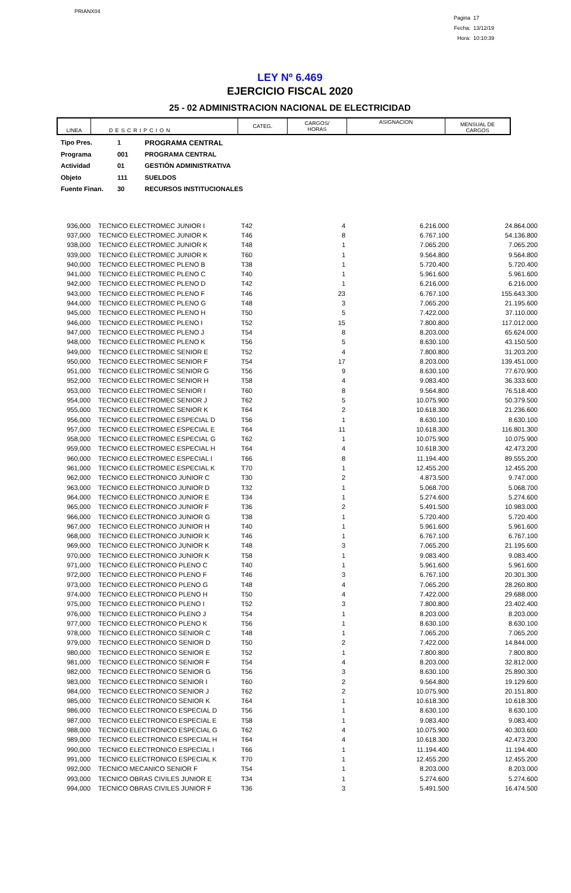PRIANX04
Pagina 17
Fecha: 13/12/19
Hora: 10:10:39
LEY Nº 6.469
EJERCICIO FISCAL 2020
25 - 02 ADMINISTRACION NACIONAL DE ELECTRICIDAD
| LINEA | DESCRIPCION | CATEG. | CARGOS/ HORAS | ASIGNACION | MENSUAL DE CARGOS |
| --- | --- | --- | --- | --- | --- |
Tipo Pres. 1 PROGRAMA CENTRAL
Programa 001 PROGRAMA CENTRAL
Actividad 01 GESTIÓN ADMINISTRATIVA
Objeto 111 SUELDOS
Fuente Finan. 30 RECURSOS INSTITUCIONALES
| 936,000 | TECNICO ELECTROMEC JUNIOR I | T42 | 4 | 6.216.000 | 24.864.000 |
| 937,000 | TECNICO ELECTROMEC JUNIOR K | T46 | 8 | 6.767.100 | 54.136.800 |
| 938,000 | TECNICO ELECTROMEC JUNIOR K | T48 | 1 | 7.065.200 | 7.065.200 |
| 939,000 | TECNICO ELECTROMEC JUNIOR K | T60 | 1 | 9.564.800 | 9.564.800 |
| 940,000 | TECNICO ELECTROMEC PLENO B | T38 | 1 | 5.720.400 | 5.720.400 |
| 941,000 | TECNICO ELECTROMEC PLENO C | T40 | 1 | 5.961.600 | 5.961.600 |
| 942,000 | TECNICO ELECTROMEC PLENO D | T42 | 1 | 6.216.000 | 6.216.000 |
| 943,000 | TECNICO ELECTROMEC PLENO F | T46 | 23 | 6.767.100 | 155.643.300 |
| 944,000 | TECNICO ELECTROMEC PLENO G | T48 | 3 | 7.065.200 | 21.195.600 |
| 945,000 | TECNICO ELECTROMEC PLENO H | T50 | 5 | 7.422.000 | 37.110.000 |
| 946,000 | TECNICO ELECTROMEC PLENO I | T52 | 15 | 7.800.800 | 117.012.000 |
| 947,000 | TECNICO ELECTROMEC PLENO J | T54 | 8 | 8.203.000 | 65.624.000 |
| 948,000 | TECNICO ELECTROMEC PLENO K | T56 | 5 | 8.630.100 | 43.150.500 |
| 949,000 | TECNICO ELECTROMEC SENIOR E | T52 | 4 | 7.800.800 | 31.203.200 |
| 950,000 | TECNICO ELECTROMEC SENIOR F | T54 | 17 | 8.203.000 | 139.451.000 |
| 951,000 | TECNICO ELECTROMEC SENIOR G | T56 | 9 | 8.630.100 | 77.670.900 |
| 952,000 | TECNICO ELECTROMEC SENIOR H | T58 | 4 | 9.083.400 | 36.333.600 |
| 953,000 | TECNICO ELECTROMEC SENIOR I | T60 | 8 | 9.564.800 | 76.518.400 |
| 954,000 | TECNICO ELECTROMEC SENIOR J | T62 | 5 | 10.075.900 | 50.379.500 |
| 955,000 | TECNICO ELECTROMEC SENIOR K | T64 | 2 | 10.618.300 | 21.236.600 |
| 956,000 | TECNICO ELECTROMEC ESPECIAL D | T56 | 1 | 8.630.100 | 8.630.100 |
| 957,000 | TECNICO ELECTROMEC ESPECIAL E | T64 | 11 | 10.618.300 | 116.801.300 |
| 958,000 | TECNICO ELECTROMEC ESPECIAL G | T62 | 1 | 10.075.900 | 10.075.900 |
| 959,000 | TECNICO ELECTROMEC ESPECIAL H | T64 | 4 | 10.618.300 | 42.473.200 |
| 960,000 | TECNICO ELECTROMEC ESPECIAL I | T66 | 8 | 11.194.400 | 89.555.200 |
| 961,000 | TECNICO ELECTROMEC ESPECIAL K | T70 | 1 | 12.455.200 | 12.455.200 |
| 962,000 | TECNICO ELECTRONICO JUNIOR C | T30 | 2 | 4.873.500 | 9.747.000 |
| 963,000 | TECNICO ELECTRONICO JUNIOR D | T32 | 1 | 5.068.700 | 5.068.700 |
| 964,000 | TECNICO ELECTRONICO JUNIOR E | T34 | 1 | 5.274.600 | 5.274.600 |
| 965,000 | TECNICO ELECTRONICO JUNIOR F | T36 | 2 | 5.491.500 | 10.983.000 |
| 966,000 | TECNICO ELECTRONICO JUNIOR G | T38 | 1 | 5.720.400 | 5.720.400 |
| 967,000 | TECNICO ELECTRONICO JUNIOR H | T40 | 1 | 5.961.600 | 5.961.600 |
| 968,000 | TECNICO ELECTRONICO JUNIOR K | T46 | 1 | 6.767.100 | 6.767.100 |
| 969,000 | TECNICO ELECTRONICO JUNIOR K | T48 | 3 | 7.065.200 | 21.195.600 |
| 970,000 | TECNICO ELECTRONICO JUNIOR K | T58 | 1 | 9.083.400 | 9.083.400 |
| 971,000 | TECNICO ELECTRONICO PLENO C | T40 | 1 | 5.961.600 | 5.961.600 |
| 972,000 | TECNICO ELECTRONICO PLENO F | T46 | 3 | 6.767.100 | 20.301.300 |
| 973,000 | TECNICO ELECTRONICO PLENO G | T48 | 4 | 7.065.200 | 28.260.800 |
| 974,000 | TECNICO ELECTRONICO PLENO H | T50 | 4 | 7.422.000 | 29.688.000 |
| 975,000 | TECNICO ELECTRONICO PLENO I | T52 | 3 | 7.800.800 | 23.402.400 |
| 976,000 | TECNICO ELECTRONICO PLENO J | T54 | 1 | 8.203.000 | 8.203.000 |
| 977,000 | TECNICO ELECTRONICO PLENO K | T56 | 1 | 8.630.100 | 8.630.100 |
| 978,000 | TECNICO ELECTRONICO SENIOR C | T48 | 1 | 7.065.200 | 7.065.200 |
| 979,000 | TECNICO ELECTRONICO SENIOR D | T50 | 2 | 7.422.000 | 14.844.000 |
| 980,000 | TECNICO ELECTRONICO SENIOR E | T52 | 1 | 7.800.800 | 7.800.800 |
| 981,000 | TECNICO ELECTRONICO SENIOR F | T54 | 4 | 8.203.000 | 32.812.000 |
| 982,000 | TECNICO ELECTRONICO SENIOR G | T56 | 3 | 8.630.100 | 25.890.300 |
| 983,000 | TECNICO ELECTRONICO SENIOR I | T60 | 2 | 9.564.800 | 19.129.600 |
| 984,000 | TECNICO ELECTRONICO SENIOR J | T62 | 2 | 10.075.900 | 20.151.800 |
| 985,000 | TECNICO ELECTRONICO SENIOR K | T64 | 1 | 10.618.300 | 10.618.300 |
| 986,000 | TECNICO ELECTRONICO ESPECIAL D | T56 | 1 | 8.630.100 | 8.630.100 |
| 987,000 | TECNICO ELECTRONICO ESPECIAL E | T58 | 1 | 9.083.400 | 9.083.400 |
| 988,000 | TECNICO ELECTRONICO ESPECIAL G | T62 | 4 | 10.075.900 | 40.303.600 |
| 989,000 | TECNICO ELECTRONICO ESPECIAL H | T64 | 4 | 10.618.300 | 42.473.200 |
| 990,000 | TECNICO ELECTRONICO ESPECIAL I | T66 | 1 | 11.194.400 | 11.194.400 |
| 991,000 | TECNICO ELECTRONICO ESPECIAL K | T70 | 1 | 12.455.200 | 12.455.200 |
| 992,000 | TECNICO MECANICO SENIOR F | T54 | 1 | 8.203.000 | 8.203.000 |
| 993,000 | TECNICO OBRAS CIVILES JUNIOR E | T34 | 1 | 5.274.600 | 5.274.600 |
| 994,000 | TECNICO OBRAS CIVILES JUNIOR F | T36 | 3 | 5.491.500 | 16.474.500 |